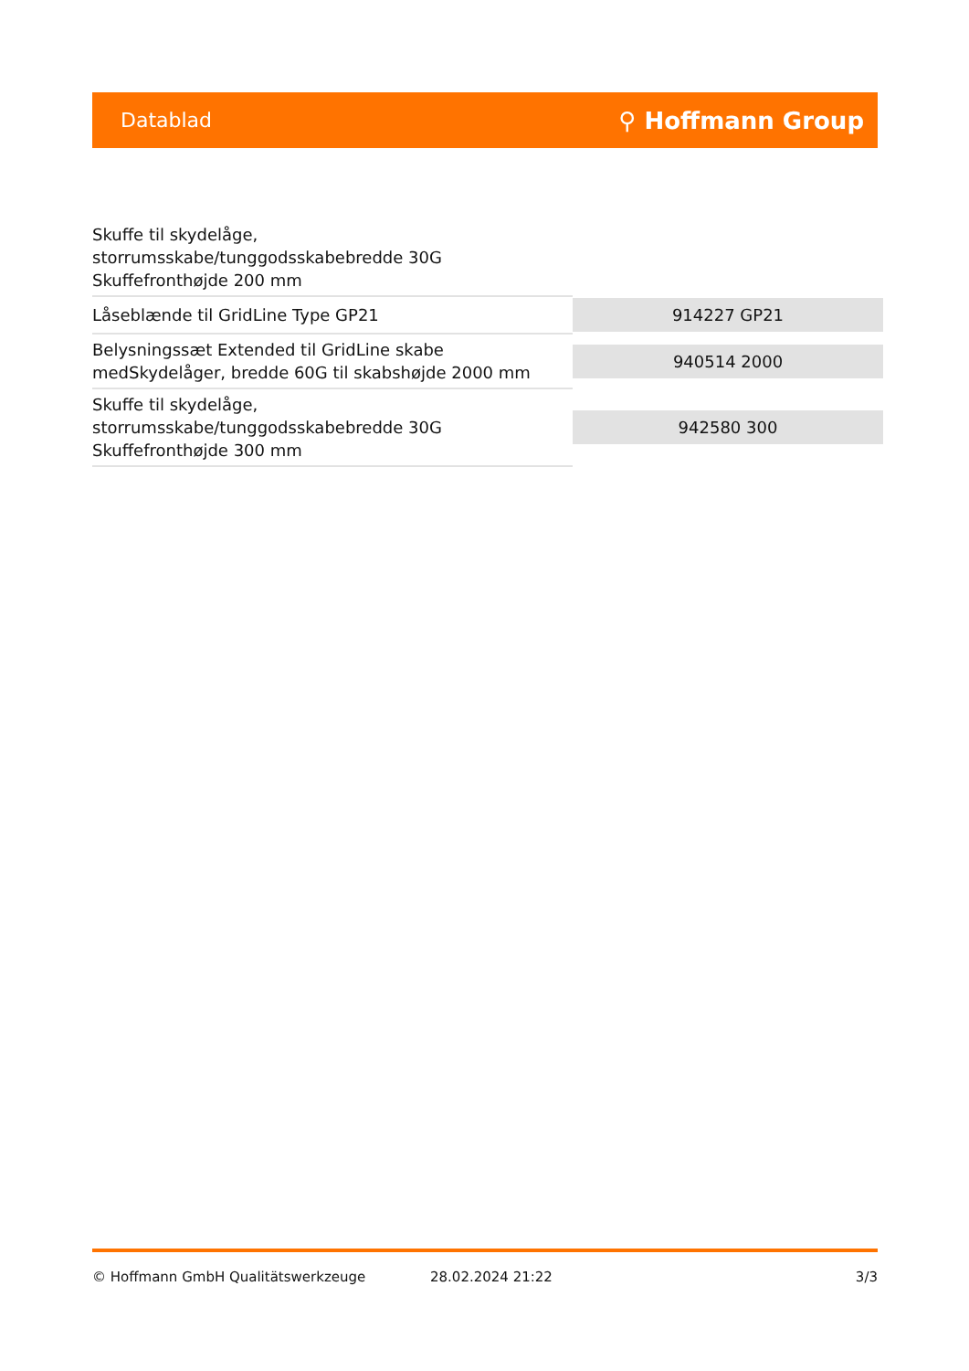Datablad ⚲ Hoffmann Group
| Skuffe til skydelåge, storrumsskabe/tunggodsskabebredde 30G Skuffefronthøjde 200 mm | |
| Låseblænde til GridLine Type GP21 | 914227 GP21 |
| Belysningssæt Extended til GridLine skabe medSkydelåger, bredde 60G til skabshøjde 2000 mm | 940514 2000 |
| Skuffe til skydelåge, storrumsskabe/tunggodsskabebredde 30G Skuffefronthøjde 300 mm | 942580 300 |
© Hoffmann GmbH Qualitätswerkzeuge 28.02.2024 21:22 3/3